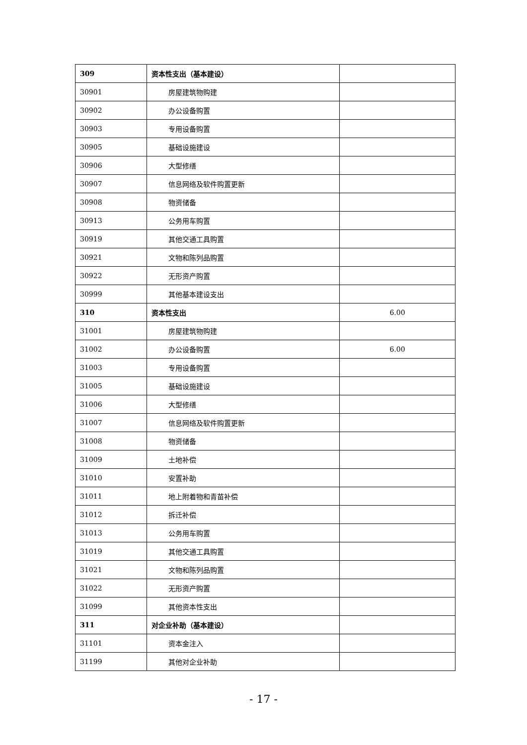| 309 | 资本性支出（基本建设） | |
| 30901 | 房屋建筑物购建 | |
| 30902 | 办公设备购置 | |
| 30903 | 专用设备购置 | |
| 30905 | 基础设施建设 | |
| 30906 | 大型修缮 | |
| 30907 | 信息网络及软件购置更新 | |
| 30908 | 物资储备 | |
| 30913 | 公务用车购置 | |
| 30919 | 其他交通工具购置 | |
| 30921 | 文物和陈列品购置 | |
| 30922 | 无形资产购置 | |
| 30999 | 其他基本建设支出 | |
| 310 | 资本性支出 | 6.00 |
| 31001 | 房屋建筑物购建 | |
| 31002 | 办公设备购置 | 6.00 |
| 31003 | 专用设备购置 | |
| 31005 | 基础设施建设 | |
| 31006 | 大型修缮 | |
| 31007 | 信息网络及软件购置更新 | |
| 31008 | 物资储备 | |
| 31009 | 土地补偿 | |
| 31010 | 安置补助 | |
| 31011 | 地上附着物和青苗补偿 | |
| 31012 | 拆迁补偿 | |
| 31013 | 公务用车购置 | |
| 31019 | 其他交通工具购置 | |
| 31021 | 文物和陈列品购置 | |
| 31022 | 无形资产购置 | |
| 31099 | 其他资本性支出 | |
| 311 | 对企业补助（基本建设） | |
| 31101 | 资本金注入 | |
| 31199 | 其他对企业补助 | |
- 17 -